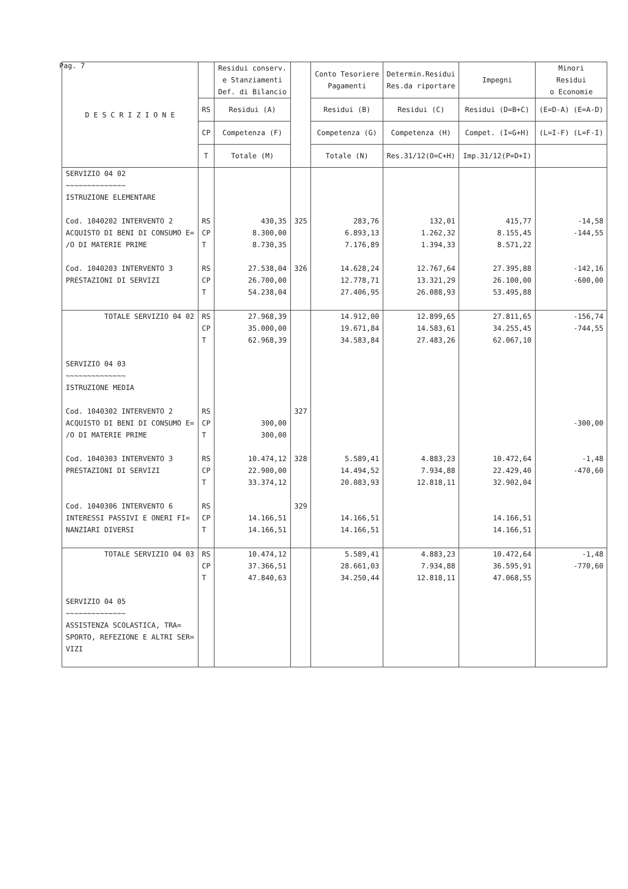Pag. 7
| D E S C R I Z I O N E | | Residui conserv. e Stanziamenti Def. di Bilancio | | Conto Tesoriere Pagamenti | Determin.Residui Res.da riportare | Impegni | Minori Residui o Economie | | |
| --- | --- | --- | --- | --- | --- | --- | --- | --- | --- |
| | RS | Residui (A) | | Residui (B) | Residui (C) | Residui (D=B+C) | (E=D-A) (E=A-D) | | |
| | CP | Competenza (F) | | Competenza (G) | Competenza (H) | Compet. (I=G+H) | (L=I-F) (L=F-I) | | |
| | T | Totale (M) | | Totale (N) | Res.31/12(O=C+H) | Imp.31/12(P=D+I) | | | |
| | SERVIZIO 04 02 ~~~~~~~~~~~~~~ ISTRUZIONE ELEMENTARE | | | | | | | | |
| Cod. 1040202 INTERVENTO 2 ACQUISTO DI BENI DI CONSUMO E= /O DI MATERIE PRIME | RS CP T | 430,35 8.300,00 8.730,35 | 325 | 283,76 6.893,13 7.176,89 | 132,01 1.262,32 1.394,33 | 415,77 8.155,45 8.571,22 | -14,58 -144,55 | | |
| Cod. 1040203 INTERVENTO 3 PRESTAZIONI DI SERVIZI | RS CP T | 27.538,04 26.700,00 54.238,04 | 326 | 14.628,24 12.778,71 27.406,95 | 12.767,64 13.321,29 26.088,93 | 27.395,88 26.100,00 53.495,88 | -142,16 -600,00 | | |
| TOTALE SERVIZIO 04 02 | RS CP T | 27.968,39 35.000,00 62.968,39 | | 14.912,00 19.671,84 34.583,84 | 12.899,65 14.583,61 27.483,26 | 27.811,65 34.255,45 62.067,10 | -156,74 -744,55 | | |
| SERVIZIO 04 03 ~~~~~~~~~~~~~~ ISTRUZIONE MEDIA | | | | | | | | | |
| Cod. 1040302 INTERVENTO 2 ACQUISTO DI BENI DI CONSUMO E= /O DI MATERIE PRIME | RS CP T | 300,00 300,00 | 327 | | | | -300,00 | | |
| Cod. 1040303 INTERVENTO 3 PRESTAZIONI DI SERVIZI | RS CP T | 10.474,12 22.900,00 33.374,12 | 328 | 5.589,41 14.494,52 20.083,93 | 4.883,23 7.934,88 12.818,11 | 10.472,64 22.429,40 32.902,04 | -1,48 -470,60 | | |
| Cod. 1040306 INTERVENTO 6 INTERESSI PASSIVI E ONERI FI= NANZIARI DIVERSI | RS CP T | 14.166,51 14.166,51 | 329 | 14.166,51 14.166,51 | | 14.166,51 14.166,51 | | | |
| TOTALE SERVIZIO 04 03 | RS CP T | 10.474,12 37.366,51 47.840,63 | | 5.589,41 28.661,03 34.250,44 | 4.883,23 7.934,88 12.818,11 | 10.472,64 36.595,91 47.068,55 | -1,48 -770,60 | | |
| SERVIZIO 04 05 ~~~~~~~~~~~~~~ ASSISTENZA SCOLASTICA, TRA= SPORTO, REFEZIONE E ALTRI SER= VIZI | | | | | | | | | |